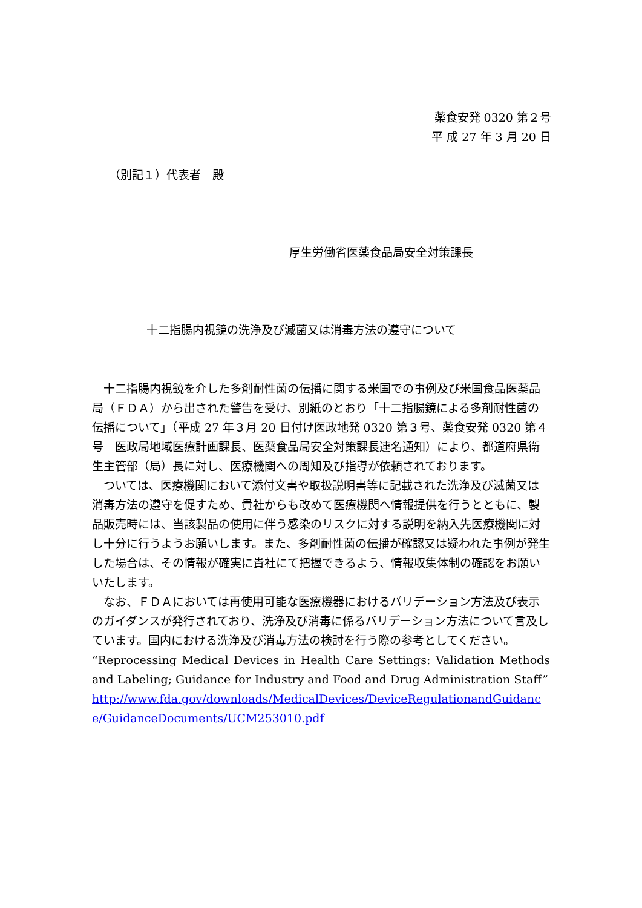薬食安発 0320 第２号
平 成 27 年 3 月 20 日
（別記１）代表者　殿
厚生労働省医薬食品局安全対策課長
十二指腸内視鏡の洗浄及び滅菌又は消毒方法の遵守について
　十二指腸内視鏡を介した多剤耐性菌の伝播に関する米国での事例及び米国食品医薬品局（ＦＤＡ）から出された警告を受け、別紙のとおり「十二指腸鏡による多剤耐性菌の伝播について」（平成 27 年３月 20 日付け医政地発 0320 第３号、薬食安発 0320 第４号　医政局地域医療計画課長、医薬食品局安全対策課長連名通知）により、都道府県衛生主管部（局）長に対し、医療機関への周知及び指導が依頼されております。
　ついては、医療機関において添付文書や取扱説明書等に記載された洗浄及び滅菌又は消毒方法の遵守を促すため、貴社からも改めて医療機関へ情報提供を行うとともに、製品販売時には、当該製品の使用に伴う感染のリスクに対する説明を納入先医療機関に対し十分に行うようお願いします。また、多剤耐性菌の伝播が確認又は疑われた事例が発生した場合は、その情報が確実に貴社にて把握できるよう、情報収集体制の確認をお願いいたします。
　なお、ＦＤＡにおいては再使用可能な医療機器におけるバリデーション方法及び表示のガイダンスが発行されており、洗浄及び消毒に係るバリデーション方法について言及しています。国内における洗浄及び消毒方法の検討を行う際の参考としてください。
“Reprocessing Medical Devices in Health Care Settings: Validation Methods and Labeling; Guidance for Industry and Food and Drug Administration Staff”
http://www.fda.gov/downloads/MedicalDevices/DeviceRegulationandGuidance/GuidanceDocuments/UCM253010.pdf